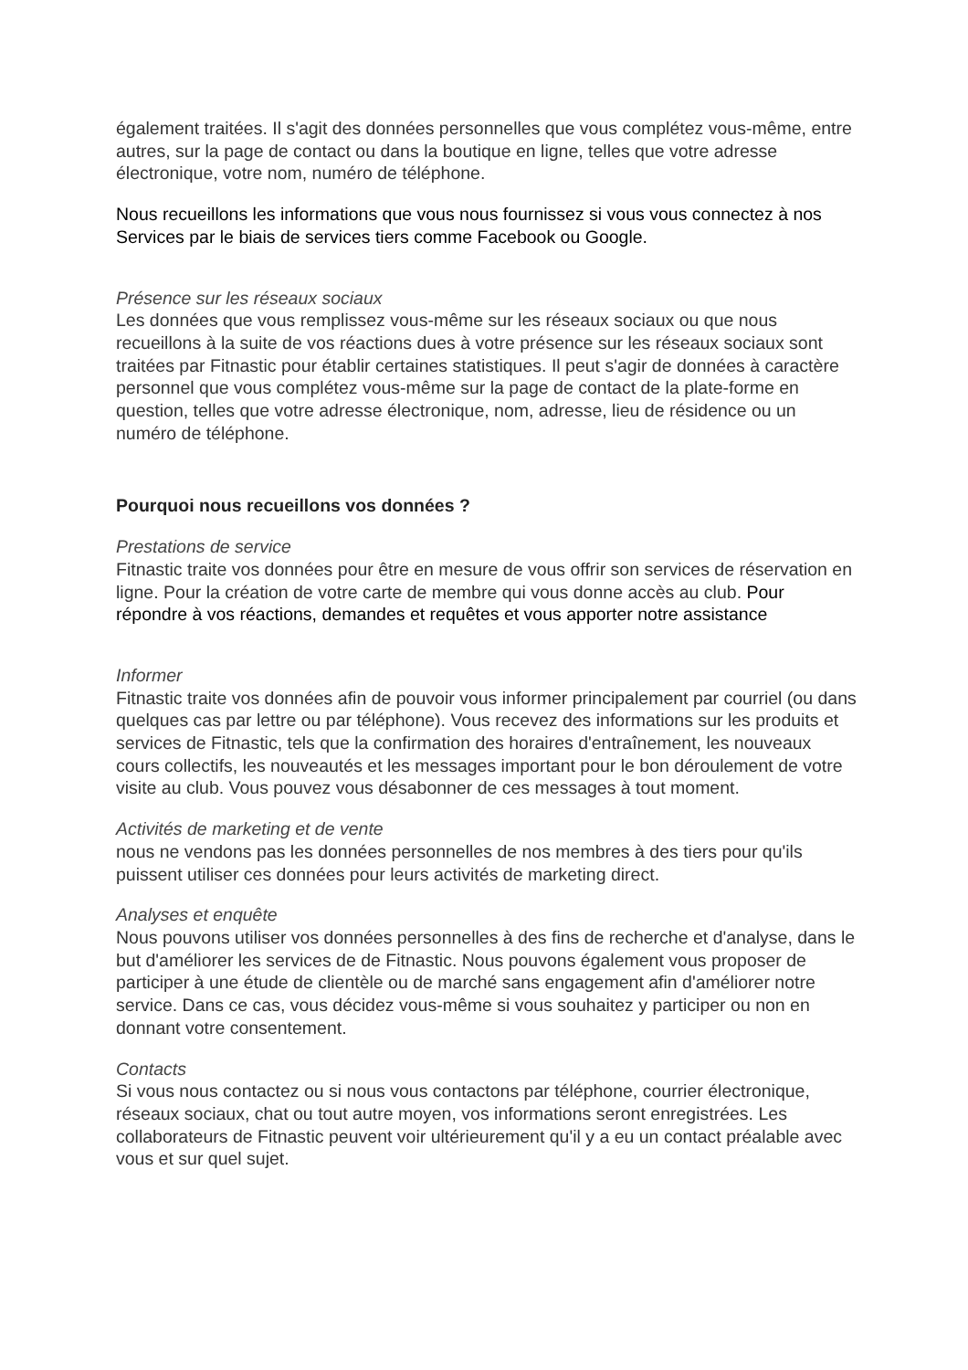également traitées. Il s'agit des données personnelles que vous complétez vous-même, entre autres, sur la page de contact ou dans la boutique en ligne, telles que votre adresse électronique, votre nom, numéro de téléphone.
Nous recueillons les informations que vous nous fournissez si vous vous connectez à nos Services par le biais de services tiers comme Facebook ou Google.
Présence sur les réseaux sociaux
Les données que vous remplissez vous-même sur les réseaux sociaux ou que nous recueillons à la suite de vos réactions dues à votre présence sur les réseaux sociaux sont traitées par Fitnastic pour établir certaines statistiques. Il peut s'agir de données à caractère personnel que vous complétez vous-même sur la page de contact de la plate-forme en question, telles que votre adresse électronique, nom, adresse, lieu de résidence ou un numéro de téléphone.
Pourquoi nous recueillons vos données ?
Prestations de service
Fitnastic traite vos données pour être en mesure de vous offrir son services de réservation en ligne. Pour la création de votre carte de membre qui vous donne accès au club. Pour répondre à vos réactions, demandes et requêtes et vous apporter notre assistance
Informer
Fitnastic traite vos données afin de pouvoir vous informer principalement par courriel (ou dans quelques cas par lettre ou par téléphone). Vous recevez des informations sur les produits et services de Fitnastic, tels que la confirmation des horaires d'entraînement, les nouveaux cours collectifs, les nouveautés et les messages important pour le bon déroulement de votre visite au club. Vous pouvez vous désabonner de ces messages à tout moment.
Activités de marketing et de vente
nous ne vendons pas les données personnelles de nos membres à des tiers pour qu'ils puissent utiliser ces données pour leurs activités de marketing direct.
Analyses et enquête
Nous pouvons utiliser vos données personnelles à des fins de recherche et d'analyse, dans le but d'améliorer les services de de Fitnastic. Nous pouvons également vous proposer de participer à une étude de clientèle ou de marché sans engagement afin d'améliorer notre service. Dans ce cas, vous décidez vous-même si vous souhaitez y participer ou non en donnant votre consentement.
Contacts
Si vous nous contactez ou si nous vous contactons par téléphone, courrier électronique, réseaux sociaux, chat ou tout autre moyen, vos informations seront enregistrées. Les collaborateurs de Fitnastic peuvent voir ultérieurement qu'il y a eu un contact préalable avec vous et sur quel sujet.